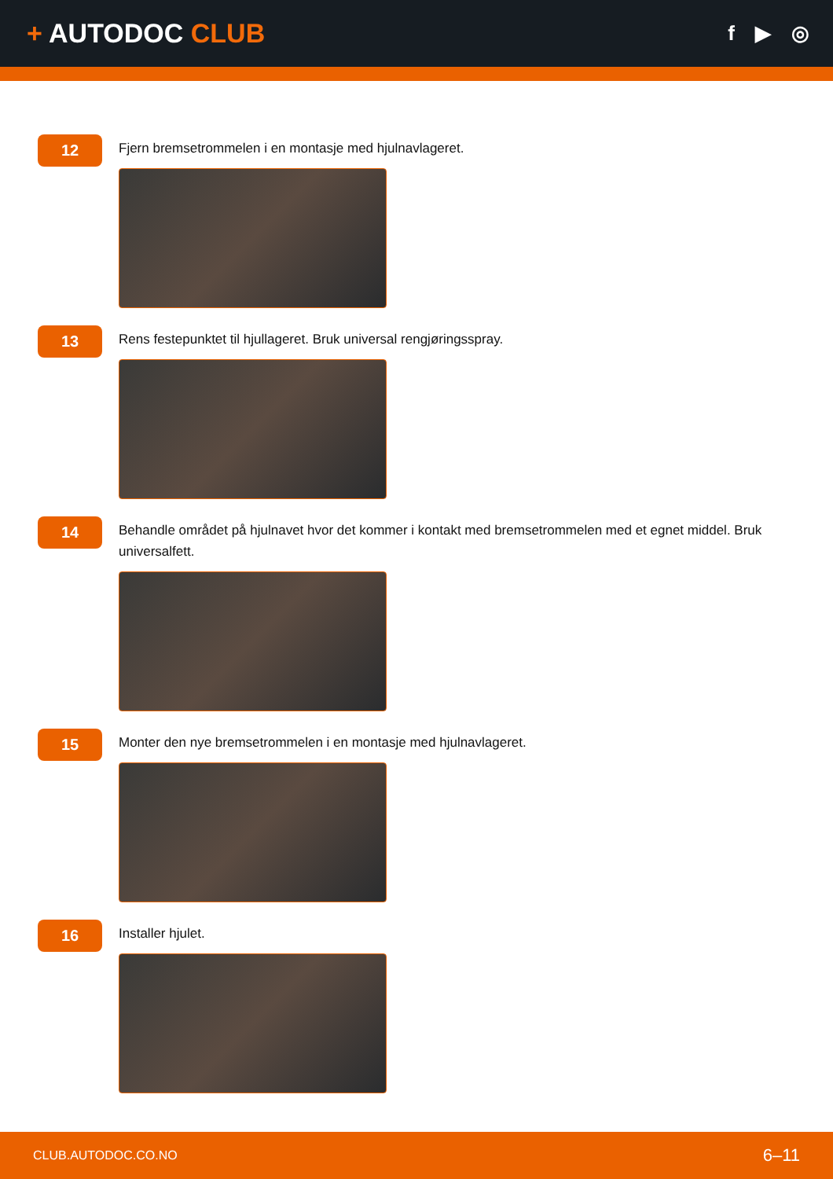+ AUTODOC CLUB
f ▶ ◎
12
Fjern bremsetrommelen i en montasje med hjulnavlageret.
13
Rens festepunktet til hjullageret. Bruk universal rengjøringsspray.
14
Behandle området på hjulnavet hvor det kommer i kontakt med bremsetrommelen med et egnet middel. Bruk universalfett.
15
Monter den nye bremsetrommelen i en montasje med hjulnavlageret.
16
Installer hjulet.
CLUB.AUTODOC.CO.NO 6–11